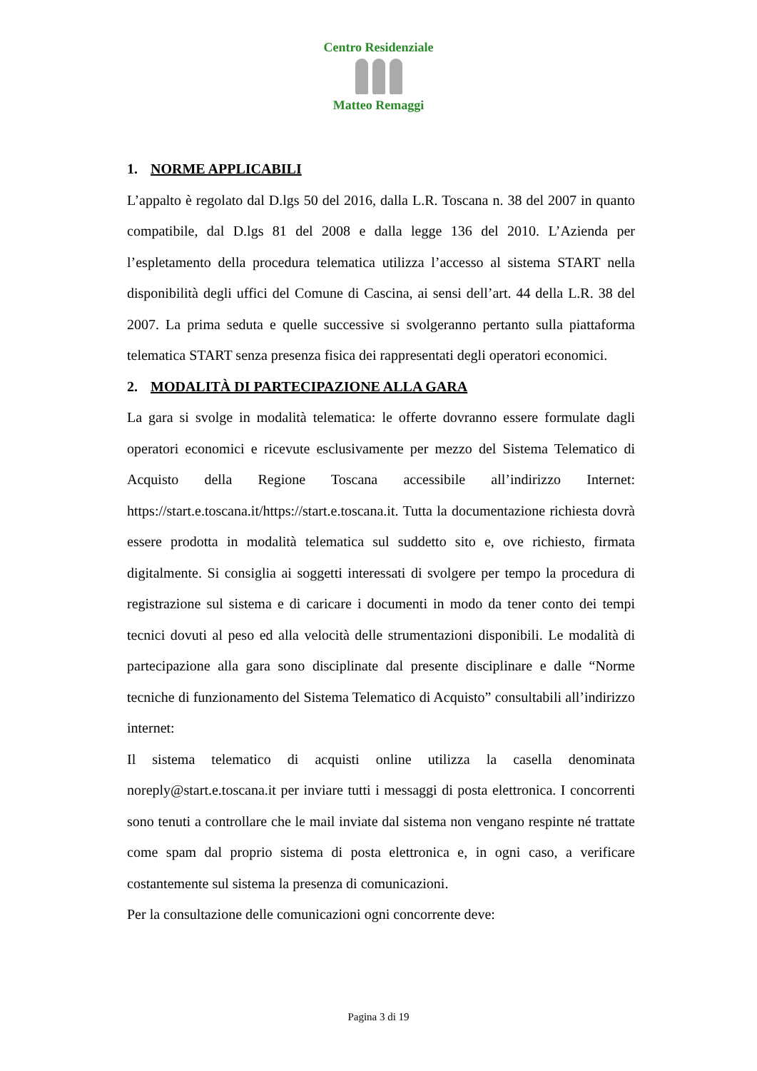Centro Residenziale
Matteo Remaggi
1. NORME APPLICABILI
L’appalto è regolato dal D.lgs 50 del 2016, dalla L.R. Toscana n. 38 del 2007 in quanto compatibile, dal D.lgs 81 del 2008 e dalla legge 136 del 2010. L’Azienda per l’espletamento della procedura telematica utilizza l’accesso al sistema START nella disponibilità degli uffici del Comune di Cascina, ai sensi dell’art. 44 della L.R. 38 del 2007. La prima seduta e quelle successive si svolgeranno pertanto sulla piattaforma telematica START senza presenza fisica dei rappresentati degli operatori economici.
2. MODALITÀ DI PARTECIPAZIONE ALLA GARA
La gara si svolge in modalità telematica: le offerte dovranno essere formulate dagli operatori economici e ricevute esclusivamente per mezzo del Sistema Telematico di Acquisto della Regione Toscana accessibile all’indirizzo Internet: https://start.e.toscana.it/https://start.e.toscana.it. Tutta la documentazione richiesta dovrà essere prodotta in modalità telematica sul suddetto sito e, ove richiesto, firmata digitalmente. Si consiglia ai soggetti interessati di svolgere per tempo la procedura di registrazione sul sistema e di caricare i documenti in modo da tener conto dei tempi tecnici dovuti al peso ed alla velocità delle strumentazioni disponibili. Le modalità di partecipazione alla gara sono disciplinate dal presente disciplinare e dalle “Norme tecniche di funzionamento del Sistema Telematico di Acquisto” consultabili all’indirizzo internet:
Il sistema telematico di acquisti online utilizza la casella denominata noreply@start.e.toscana.it per inviare tutti i messaggi di posta elettronica. I concorrenti sono tenuti a controllare che le mail inviate dal sistema non vengano respinte né trattate come spam dal proprio sistema di posta elettronica e, in ogni caso, a verificare costantemente sul sistema la presenza di comunicazioni.
Per la consultazione delle comunicazioni ogni concorrente deve:
Pagina 3 di 19